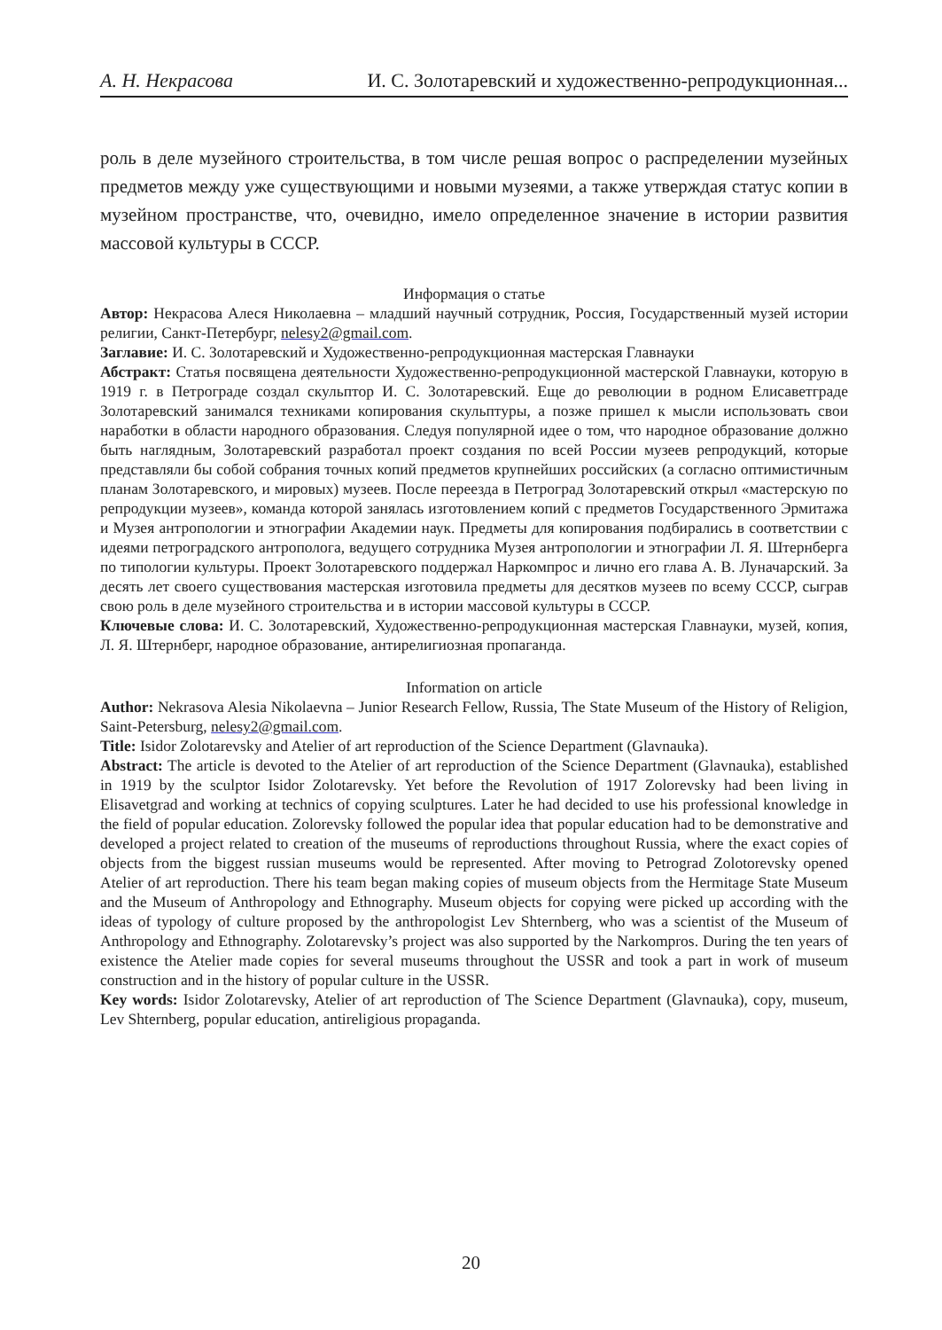А. Н. Некрасова И. С. Золотаревский и художественно-репродукционная...
роль в деле музейного строительства, в том числе решая вопрос о распределении музейных предметов между уже существующими и новыми музеями, а также утверждая статус копии в музейном пространстве, что, очевидно, имело определенное значение в истории развития массовой культуры в СССР.
Информация о статье
Автор: Некрасова Алеся Николаевна – младший научный сотрудник, Россия, Государственный музей истории религии, Санкт-Петербург, nelesy2@gmail.com.
Заглавие: И. С. Золотаревский и Художественно-репродукционная мастерская Главнауки
Абстракт: Статья посвящена деятельности Художественно-репродукционной мастерской Главнауки, которую в 1919 г. в Петрограде создал скульптор И. С. Золотаревский. Еще до революции в родном Елисаветграде Золотаревский занимался техниками копирования скульптуры, а позже пришел к мысли использовать свои наработки в области народного образования. Следуя популярной идее о том, что народное образование должно быть наглядным, Золотаревский разработал проект создания по всей России музеев репродукций, которые представляли бы собой собрания точных копий предметов крупнейших российских (а согласно оптимистичным планам Золотаревского, и мировых) музеев. После переезда в Петроград Золотаревский открыл «мастерскую по репродукции музеев», команда которой занялась изготовлением копий с предметов Государственного Эрмитажа и Музея антропологии и этнографии Академии наук. Предметы для копирования подбирались в соответствии с идеями петроградского антрополога, ведущего сотрудника Музея антропологии и этнографии Л. Я. Штернберга по типологии культуры. Проект Золотаревского поддержал Наркомпрос и лично его глава А. В. Луначарский. За десять лет своего существования мастерская изготовила предметы для десятков музеев по всему СССР, сыграв свою роль в деле музейного строительства и в истории массовой культуры в СССР.
Ключевые слова: И. С. Золотаревский, Художественно-репродукционная мастерская Главнауки, музей, копия, Л. Я. Штернберг, народное образование, антирелигиозная пропаганда.
Information on article
Author: Nekrasova Alesia Nikolaevna – Junior Research Fellow, Russia, The State Museum of the History of Religion, Saint-Petersburg, nelesy2@gmail.com.
Title: Isidor Zolotarevsky and Atelier of art reproduction of the Science Department (Glavnauka).
Abstract: The article is devoted to the Atelier of art reproduction of the Science Department (Glavnauka), established in 1919 by the sculptor Isidor Zolotarevsky. Yet before the Revolution of 1917 Zolorevsky had been living in Elisavetgrad and working at technics of copying sculptures. Later he had decided to use his professional knowledge in the field of popular education. Zolorevsky followed the popular idea that popular education had to be demonstrative and developed a project related to creation of the museums of reproductions throughout Russia, where the exact copies of objects from the biggest russian museums would be represented. After moving to Petrograd Zolotorevsky opened Atelier of art reproduction. There his team began making copies of museum objects from the Hermitage State Museum and the Museum of Anthropology and Ethnography. Museum objects for copying were picked up according with the ideas of typology of culture proposed by the anthropologist Lev Shternberg, who was a scientist of the Museum of Anthropology and Ethnography. Zolotarevsky’s project was also supported by the Narkompros. During the ten years of existence the Atelier made copies for several museums throughout the USSR and took a part in work of museum construction and in the history of popular culture in the USSR.
Key words: Isidor Zolotarevsky, Atelier of art reproduction of The Science Department (Glavnauka), copy, museum, Lev Shternberg, popular education, antireligious propaganda.
20